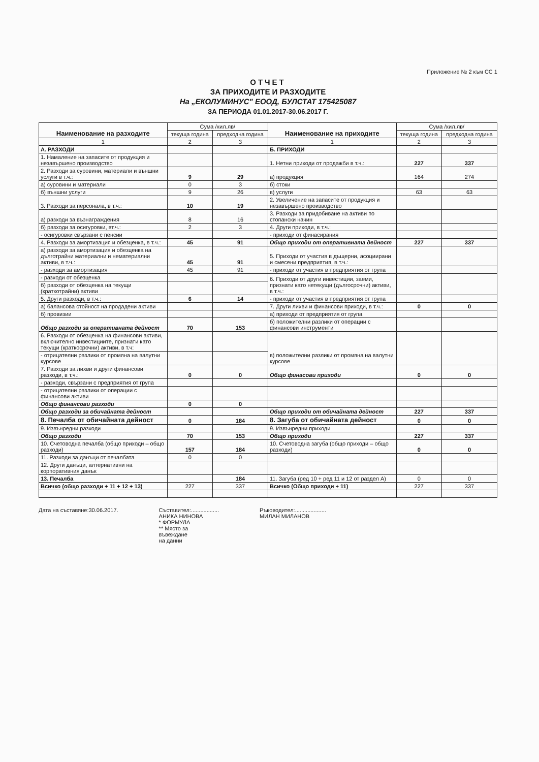Приложение № 2 към СС 1
ОТЧЕТ
ЗА ПРИХОДИТЕ И РАЗХОДИТЕ
На „ЕКОЛУМИНУС" ЕООД, БУЛСТАТ 175425087
ЗА ПЕРИОДА 01.01.2017-30.06.2017 Г.
| Наименование на разходите | Сума /хил.лв/ | | Наименование на приходите | Сума /хил.лв/ | |
| | текуща година | предходна година | | текуща година | предходна година |
| 1 | 2 | 3 | 1 | 2 | 3 |
| А. РАЗХОДИ | | | Б. ПРИХОДИ | | |
| 1. Намаление на запасите от продукция и незавършено производство | | | 1. Нетни приходи от продажби в т.ч.: | 227 | 337 |
| 2. Разходи за суровини, материали и външни услуги в т.ч.: | 9 | 29 | а) продукция | 164 | 274 |
| а) суровини и материали | 0 | 3 | б) стоки | | |
| б) външни услуги | 9 | 26 | в) услуги | 63 | 63 |
| 3. Разходи за персонала, в т.ч.: | 10 | 19 | 2. Увеличение на запасите от продукция и незавършено производство | | |
| а) разходи за възнаграждения | 8 | 16 | 3. Разходи за придобиване на активи по стопански начин | | |
| б) разходи за осигуровки, вт.ч.: | 2 | 3 | 4. Други приходи, в т.ч.: | | |
| - осигуровки свързани с пенсии | | | - приходи от финасирания | | |
| 4. Разходи за амортизация и обезценка, в т.ч.: | 45 | 91 | Общо приходи от оперативната дейност | 227 | 337 |
| а) разходи за амортизация и обезценка на дълготрайни материални и нематериални активи, в т.ч.: | 45 | 91 | 5. Приходи от участия в дъщерни, асоциирани и смесени предприятия, в т.ч.: | | |
| - разходи за амортизация | 45 | 91 | - приходи от участия в предприятия от група | | |
| - разходи от обезценка | | | 6. Приходи от други инвестиции, заеми, признати като нетекущи (дългосрочни) активи, в т.ч.: | | |
| б) разходи от обезценка на текущи (краткотрайни) активи | | | | | |
| 5. Други разходи, в т.ч.: | 6 | 14 | - приходи от участия в предприятия от група | | |
| а) балансова стойност на продадени активи | | | 7. Други лихви и финансови приходи, в т.ч.: | 0 | 0 |
| б) провизии | | | а) приходи от предприятия от група | | |
| Общо разходи за оперативната дейност | 70 | 153 | б) положителни разлики от операции с финансови инструменти | | |
| 6. Разходи от обезценка на финансови активи, включително инвестициите, признати като текущи (краткосрочни) активи, в т.ч: | | | в) положителни разлики от промяна на валутни курсове | | |
| - отрицателни разлики от промяна на валутни курсове | | | | | |
| 7. Разходи за лихви и други финансови разходи, в т.ч.: | 0 | 0 | Общо финасови приходи | 0 | 0 |
| - разходи, свързани с предприятия от група | | | | | |
| - отрицателни разлики от операции с финансови активи | | | | | |
| Общо финансови разходи | 0 | 0 | | | |
| Общо разходи за обичайната дейност | | | Общо приходи от обичайната дейност | 227 | 337 |
| 8. Печалба от обичайната дейност | 0 | 184 | 8. Загуба от обичайната дейност | 0 | 0 |
| 9. Извънредни разходи | | | 9. Извънредни приходи | | |
| Общо разходи | 70 | 153 | Общо приходи | 227 | 337 |
| 10. Счетоводна печалба (общо приходи – общо разходи) | 157 | 184 | 10. Счетоводна загуба (общо приходи – общо разходи) | 0 | 0 |
| 11. Разходи за данъци от печалбата | 0 | 0 | | | |
| 12. Други данъци, алтернативни на корпоративния данък | | | | | |
| 13. Печалба | | 184 | 11. Загуба (ред 10 + ред 11 и 12 от раздел А) | 0 | 0 |
| Всичко (общо разходи + 11 + 12 + 13) | 227 | 337 | Всичко (Общо приходи + 11) | 227 | 337 |
Дата на съставяне:30.06.2017. Съставител:..................
АНИКА НИНОВА
* ФОРМУЛА
** Място за
въвеждане
на данни
Ръководител:....................
МИЛАН МИЛАНОВ